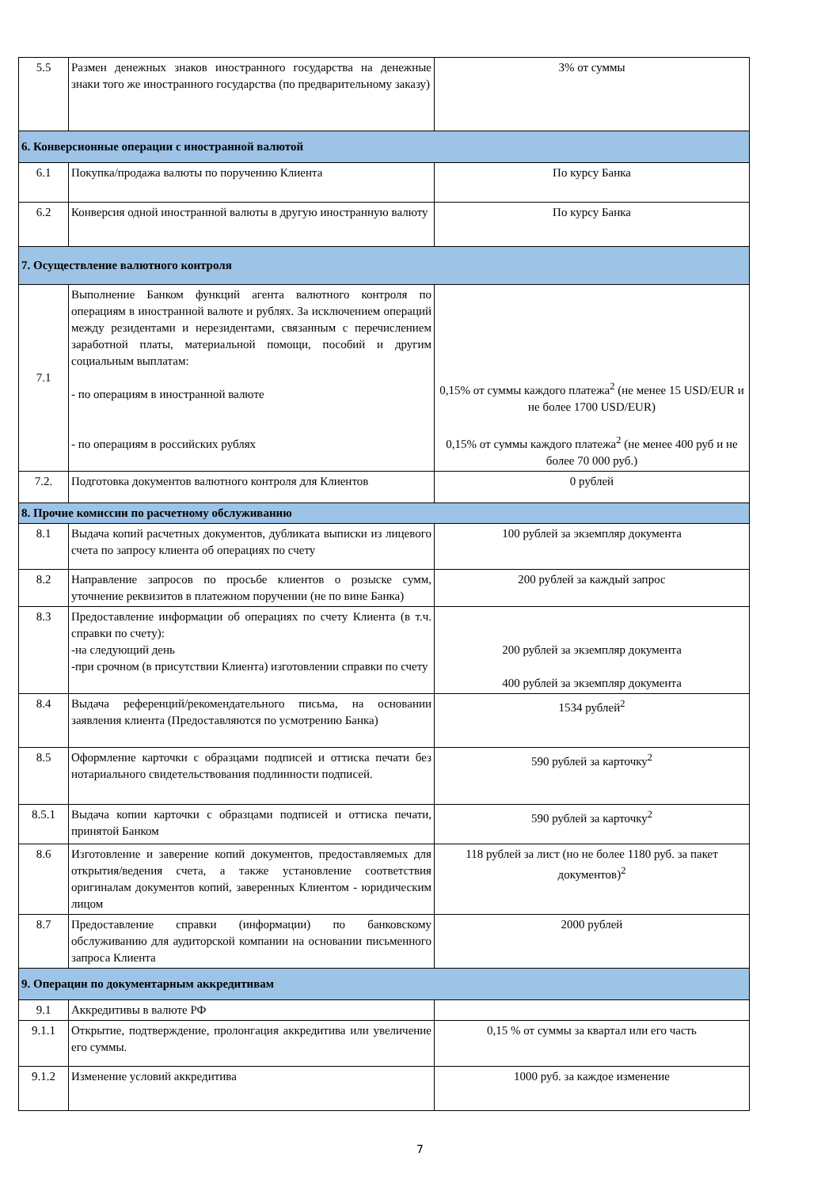| 5.5 | Размен денежных знаков иностранного государства на денежные знаки того же иностранного государства (по предварительному заказу) | 3% от суммы |
| 6. Конверсионные операции с иностранной валютой | | |
| 6.1 | Покупка/продажа валюты по поручению Клиента | По курсу Банка |
| 6.2 | Конверсия одной иностранной валюты в другую иностранную валюту | По курсу Банка |
| 7. Осуществление валютного контроля | | |
| 7.1 | Выполнение Банком функций агента валютного контроля по операциям в иностранной валюте и рублях. За исключением операций между резидентами и нерезидентами, связанным с перечислением заработной платы, материальной помощи, пособий и другим социальным выплатам: - по операциям в иностранной валюте - по операциям в российских рублях | 0,15% от суммы каждого платежа<sup>2</sup> (не менее 15 USD/EUR и не более 1700 USD/EUR) 0,15% от суммы каждого платежа<sup>2</sup> (не менее 400 руб и не более 70 000 руб.) |
| 7.2. | Подготовка документов валютного контроля для Клиентов | 0 рублей |
| 8. Прочие комиссии по расчетному обслуживанию | | |
| 8.1 | Выдача копий расчетных документов, дубликата выписки из лицевого счета по запросу клиента об операциях по счету | 100 рублей за экземпляр документа |
| 8.2 | Направление запросов по просьбе клиентов о розыске сумм, уточнение реквизитов в платежном поручении (не по вине Банка) | 200 рублей за каждый запрос |
| 8.3 | Предоставление информации об операциях по счету Клиента (в т.ч. справки по счету): -на следующий день -при срочном (в присутствии Клиента) изготовлении справки по счету | 200 рублей за экземпляр документа 400 рублей за экземпляр документа |
| 8.4 | Выдача референций/рекомендательного письма, на основании заявления клиента (Предоставляются по усмотрению Банка) | 1534 рублей<sup>2</sup> |
| 8.5 | Оформление карточки с образцами подписей и оттиска печати без нотариального свидетельствования подлинности подписей. | 590 рублей за карточку<sup>2</sup> |
| 8.5.1 | Выдача копии карточки с образцами подписей и оттиска печати, принятой Банком | 590 рублей за карточку<sup>2</sup> |
| 8.6 | Изготовление и заверение копий документов, предоставляемых для открытия/ведения счета, а также установление соответствия оригиналам документов копий, заверенных Клиентом - юридическим лицом | 118 рублей за лист (но не более 1180 руб. за пакет документов)<sup>2</sup> |
| 8.7 | Предоставление справки (информации) по банковскому обслуживанию для аудиторской компании на основании письменного запроса Клиента | 2000 рублей |
| 9. Операции по документарным аккредитивам | | |
| 9.1 | Аккредитивы в валюте РФ | |
| 9.1.1 | Открытие, подтверждение, пролонгация аккредитива или увеличение его суммы. | 0,15 % от суммы за квартал или его часть |
| 9.1.2 | Изменение условий аккредитива | 1000 руб. за каждое изменение |
7